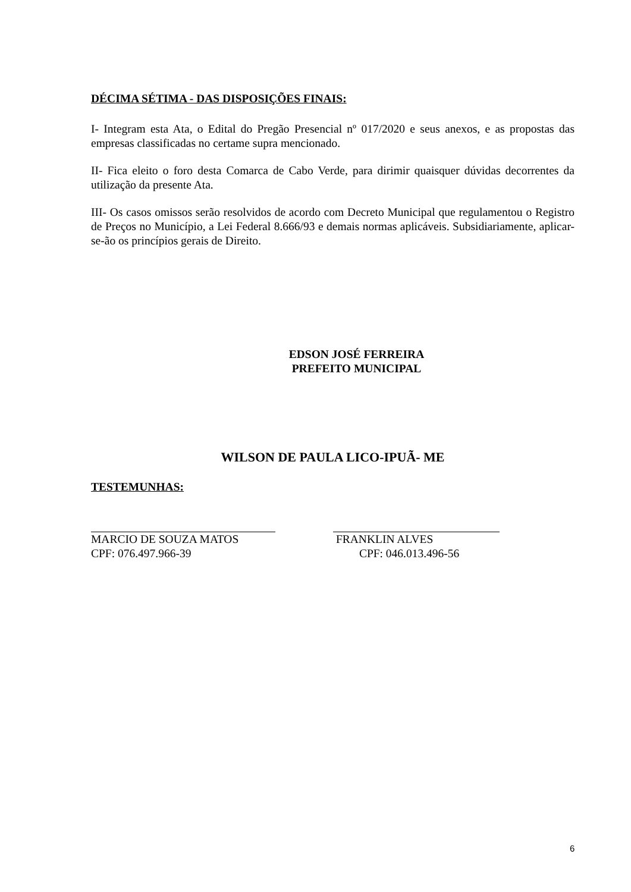DÉCIMA SÉTIMA - DAS DISPOSIÇÕES FINAIS:
I- Integram esta Ata, o Edital do Pregão Presencial nº 017/2020 e seus anexos, e as propostas das empresas classificadas no certame supra mencionado.
II- Fica eleito o foro desta Comarca de Cabo Verde, para dirimir quaisquer dúvidas decorrentes da utilização da presente Ata.
III- Os casos omissos serão resolvidos de acordo com Decreto Municipal que regulamentou o Registro de Preços no Município, a Lei Federal 8.666/93 e demais normas aplicáveis. Subsidiariamente, aplicar-se-ão os princípios gerais de Direito.
EDSON JOSÉ FERREIRA
PREFEITO MUNICIPAL
WILSON DE PAULA LICO-IPUÃ- ME
TESTEMUNHAS:
MARCIO DE SOUZA MATOS
CPF: 076.497.966-39
FRANKLIN ALVES
CPF: 046.013.496-56
6